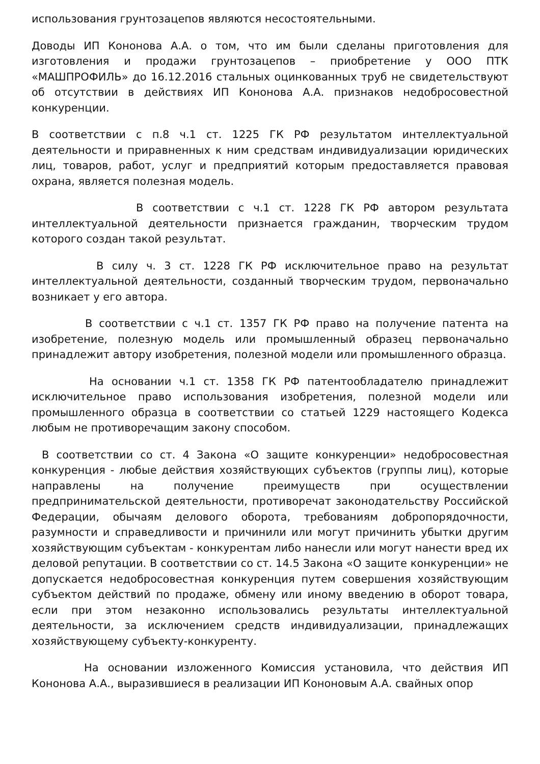использования грунтозацепов являются несостоятельными.
Доводы ИП Кононова А.А. о том, что им были сделаны приготовления для изготовления и продажи грунтозацепов – приобретение у ООО ПТК «МАШПРОФИЛЬ» до 16.12.2016 стальных оцинкованных труб не свидетельствуют об отсутствии в действиях ИП Кононова А.А. признаков недобросовестной конкуренции.
В соответствии с п.8 ч.1 ст. 1225 ГК РФ результатом интеллектуальной деятельности и приравненных к ним средствам индивидуализации юридических лиц, товаров, работ, услуг и предприятий которым предоставляется правовая охрана, является полезная модель.
В соответствии с ч.1 ст. 1228 ГК РФ автором результата интеллектуальной деятельности признается гражданин, творческим трудом которого создан такой результат.
В силу ч. 3 ст. 1228 ГК РФ исключительное право на результат интеллектуальной деятельности, созданный творческим трудом, первоначально возникает у его автора.
В соответствии с ч.1 ст. 1357 ГК РФ право на получение патента на изобретение, полезную модель или промышленный образец первоначально принадлежит автору изобретения, полезной модели или промышленного образца.
На основании ч.1 ст. 1358 ГК РФ патентообладателю принадлежит исключительное право использования изобретения, полезной модели или промышленного образца в соответствии со статьей 1229 настоящего Кодекса любым не противоречащим закону способом.
В соответствии со ст. 4 Закона «О защите конкуренции» недобросовестная конкуренция - любые действия хозяйствующих субъектов (группы лиц), которые направлены на получение преимуществ при осуществлении предпринимательской деятельности, противоречат законодательству Российской Федерации, обычаям делового оборота, требованиям добропорядочности, разумности и справедливости и причинили или могут причинить убытки другим хозяйствующим субъектам - конкурентам либо нанесли или могут нанести вред их деловой репутации. В соответствии со ст. 14.5 Закона «О защите конкуренции» не допускается недобросовестная конкуренция путем совершения хозяйствующим субъектом действий по продаже, обмену или иному введению в оборот товара, если при этом незаконно использовались результаты интеллектуальной деятельности, за исключением средств индивидуализации, принадлежащих хозяйствующему субъекту-конкуренту.
На основании изложенного Комиссия установила, что действия ИП Кононова А.А., выразившиеся в реализации ИП Кононовым А.А. свайных опор